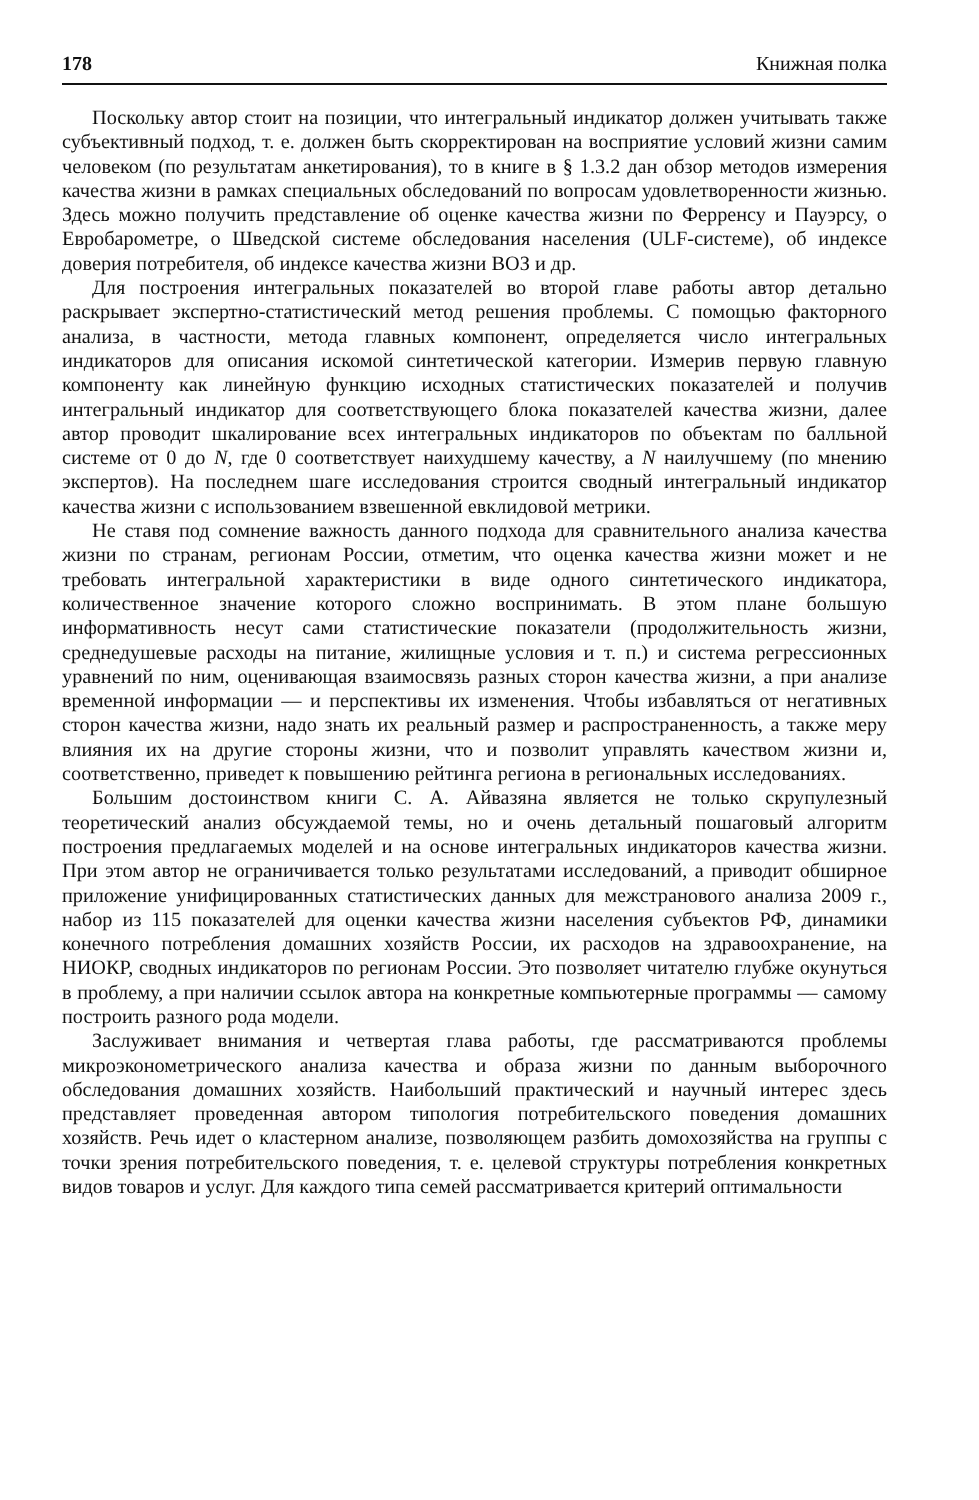178 Книжная полка
Поскольку автор стоит на позиции, что интегральный индикатор должен учитывать также субъективный подход, т. е. должен быть скорректирован на восприятие условий жизни самим человеком (по результатам анкетирования), то в книге в § 1.3.2 дан обзор методов измерения качества жизни в рамках специальных обследований по вопросам удовлетворенности жизнью. Здесь можно получить представление об оценке качества жизни по Ферренсу и Пауэрсу, о Евробарометре, о Шведской системе обследования населения (ULF-системе), об индексе доверия потребителя, об индексе качества жизни ВОЗ и др.
Для построения интегральных показателей во второй главе работы автор детально раскрывает экспертно-статистический метод решения проблемы. С помощью факторного анализа, в частности, метода главных компонент, определяется число интегральных индикаторов для описания искомой синтетической категории. Измерив первую главную компоненту как линейную функцию исходных статистических показателей и получив интегральный индикатор для соответствующего блока показателей качества жизни, далее автор проводит шкалирование всех интегральных индикаторов по объектам по балльной системе от 0 до N, где 0 соответствует наихудшему качеству, а N наилучшему (по мнению экспертов). На последнем шаге исследования строится сводный интегральный индикатор качества жизни с использованием взвешенной евклидовой метрики.
Не ставя под сомнение важность данного подхода для сравнительного анализа качества жизни по странам, регионам России, отметим, что оценка качества жизни может и не требовать интегральной характеристики в виде одного синтетического индикатора, количественное значение которого сложно воспринимать. В этом плане большую информативность несут сами статистические показатели (продолжительность жизни, среднедушевые расходы на питание, жилищные условия и т. п.) и система регрессионных уравнений по ним, оценивающая взаимосвязь разных сторон качества жизни, а при анализе временной информации — и перспективы их изменения. Чтобы избавляться от негативных сторон качества жизни, надо знать их реальный размер и распространенность, а также меру влияния их на другие стороны жизни, что и позволит управлять качеством жизни и, соответственно, приведет к повышению рейтинга региона в региональных исследованиях.
Большим достоинством книги С. А. Айвазяна является не только скрупулезный теоретический анализ обсуждаемой темы, но и очень детальный пошаговый алгоритм построения предлагаемых моделей и на основе интегральных индикаторов качества жизни. При этом автор не ограничивается только результатами исследований, а приводит обширное приложение унифицированных статистических данных для межстранового анализа 2009 г., набор из 115 показателей для оценки качества жизни населения субъектов РФ, динамики конечного потребления домашних хозяйств России, их расходов на здравоохранение, на НИОКР, сводных индикаторов по регионам России. Это позволяет читателю глубже окунуться в проблему, а при наличии ссылок автора на конкретные компьютерные программы — самому построить разного рода модели.
Заслуживает внимания и четвертая глава работы, где рассматриваются проблемы микроэконометрического анализа качества и образа жизни по данным выборочного обследования домашних хозяйств. Наибольший практический и научный интерес здесь представляет проведенная автором типология потребительского поведения домашних хозяйств. Речь идет о кластерном анализе, позволяющем разбить домохозяйства на группы с точки зрения потребительского поведения, т. е. целевой структуры потребления конкретных видов товаров и услуг. Для каждого типа семей рассматривается критерий оптимальности